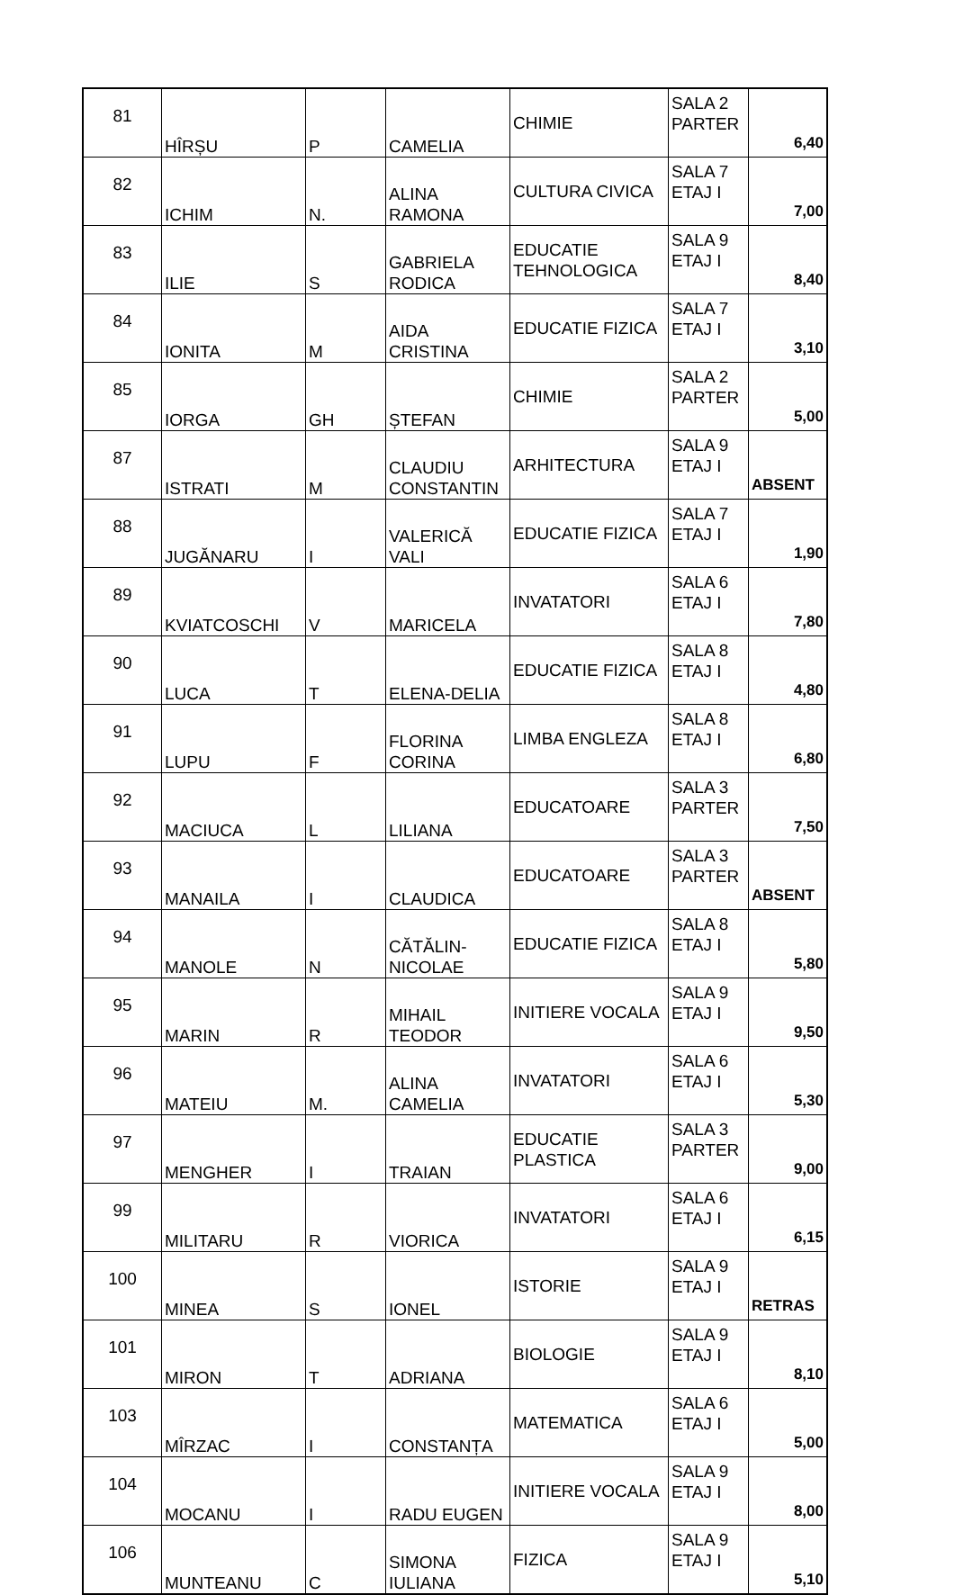| 81 | HÎRȘU | P | CAMELIA | CHIMIE | SALA 2 PARTER | 6,40 |
| 82 | ICHIM | N. | ALINA RAMONA | CULTURA CIVICA | SALA 7 ETAJ I | 7,00 |
| 83 | ILIE | S | GABRIELA RODICA | EDUCATIE TEHNOLOGICA | SALA 9 ETAJ I | 8,40 |
| 84 | IONITA | M | AIDA CRISTINA | EDUCATIE FIZICA | SALA 7 ETAJ I | 3,10 |
| 85 | IORGA | GH | ȘTEFAN | CHIMIE | SALA 2 PARTER | 5,00 |
| 87 | ISTRATI | M | CLAUDIU CONSTANTIN | ARHITECTURA | SALA 9 ETAJ I | ABSENT |
| 88 | JUGĂNARU | I | VALERICĂ VALI | EDUCATIE FIZICA | SALA 7 ETAJ I | 1,90 |
| 89 | KVIATCOSCHI | V | MARICELA | INVATATORI | SALA 6 ETAJ I | 7,80 |
| 90 | LUCA | T | ELENA-DELIA | EDUCATIE FIZICA | SALA 8 ETAJ I | 4,80 |
| 91 | LUPU | F | FLORINA CORINA | LIMBA ENGLEZA | SALA 8 ETAJ I | 6,80 |
| 92 | MACIUCA | L | LILIANA | EDUCATOARE | SALA 3 PARTER | 7,50 |
| 93 | MANAILA | I | CLAUDICA | EDUCATOARE | SALA 3 PARTER | ABSENT |
| 94 | MANOLE | N | CĂTĂLIN- NICOLAE | EDUCATIE FIZICA | SALA 8 ETAJ I | 5,80 |
| 95 | MARIN | R | MIHAIL TEODOR | INITIERE VOCALA | SALA 9 ETAJ I | 9,50 |
| 96 | MATEIU | M. | ALINA CAMELIA | INVATATORI | SALA 6 ETAJ I | 5,30 |
| 97 | MENGHER | I | TRAIAN | EDUCATIE PLASTICA | SALA 3 PARTER | 9,00 |
| 99 | MILITARU | R | VIORICA | INVATATORI | SALA 6 ETAJ I | 6,15 |
| 100 | MINEA | S | IONEL | ISTORIE | SALA 9 ETAJ I | RETRAS |
| 101 | MIRON | T | ADRIANA | BIOLOGIE | SALA 9 ETAJ I | 8,10 |
| 103 | MÎRZAC | I | CONSTANȚA | MATEMATICA | SALA 6 ETAJ I | 5,00 |
| 104 | MOCANU | I | RADU EUGEN | INITIERE VOCALA | SALA 9 ETAJ I | 8,00 |
| 106 | MUNTEANU | C | SIMONA IULIANA | FIZICA | SALA 9 ETAJ I | 5,10 |